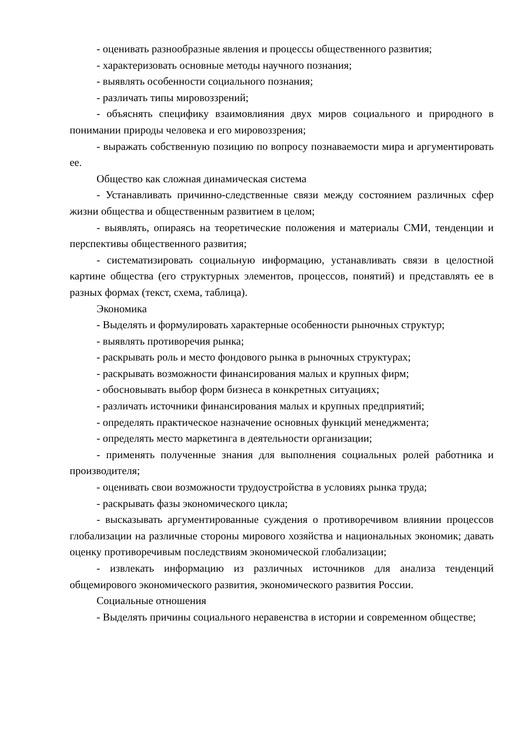- оценивать разнообразные явления и процессы общественного развития;
- характеризовать основные методы научного познания;
- выявлять особенности социального познания;
- различать типы мировоззрений;
- объяснять специфику взаимовлияния двух миров социального и природного в понимании природы человека и его мировоззрения;
- выражать собственную позицию по вопросу познаваемости мира и аргументировать ее.
Общество как сложная динамическая система
- Устанавливать причинно-следственные связи между состоянием различных сфер жизни общества и общественным развитием в целом;
- выявлять, опираясь на теоретические положения и материалы СМИ, тенденции и перспективы общественного развития;
- систематизировать социальную информацию, устанавливать связи в целостной картине общества (его структурных элементов, процессов, понятий) и представлять ее в разных формах (текст, схема, таблица).
Экономика
- Выделять и формулировать характерные особенности рыночных структур;
- выявлять противоречия рынка;
- раскрывать роль и место фондового рынка в рыночных структурах;
- раскрывать возможности финансирования малых и крупных фирм;
- обосновывать выбор форм бизнеса в конкретных ситуациях;
- различать источники финансирования малых и крупных предприятий;
- определять практическое назначение основных функций менеджмента;
- определять место маркетинга в деятельности организации;
- применять полученные знания для выполнения социальных ролей работника и производителя;
- оценивать свои возможности трудоустройства в условиях рынка труда;
- раскрывать фазы экономического цикла;
- высказывать аргументированные суждения о противоречивом влиянии процессов глобализации на различные стороны мирового хозяйства и национальных экономик; давать оценку противоречивым последствиям экономической глобализации;
- извлекать информацию из различных источников для анализа тенденций общемирового экономического развития, экономического развития России.
Социальные отношения
- Выделять причины социального неравенства в истории и современном обществе;